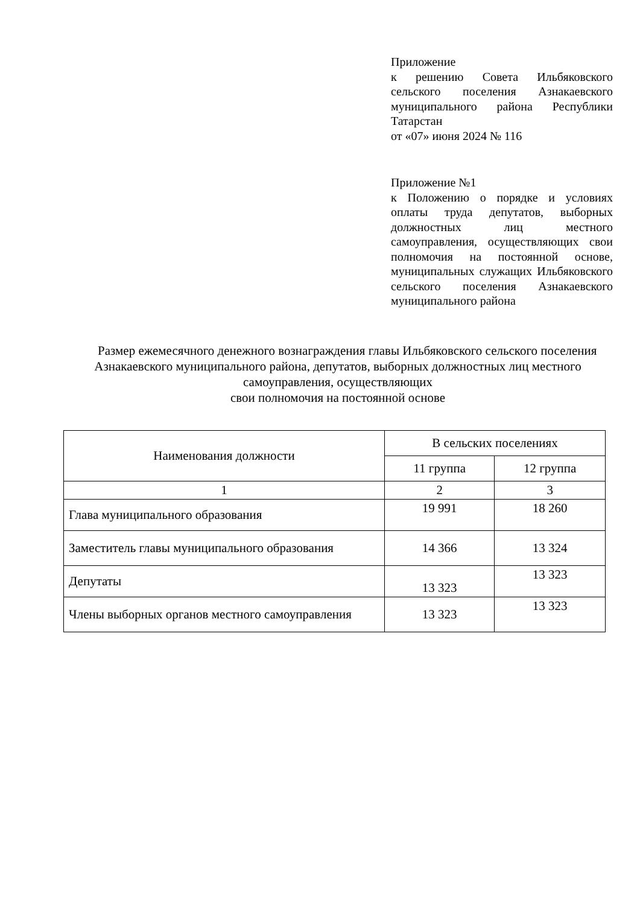Приложение
к решению Совета Ильбяковского сельского поселения Азнакаевского муниципального района Республики Татарстан
от «07» июня 2024 № 116
Приложение №1
к Положению о порядке и условиях оплаты труда депутатов, выборных должностных лиц местного самоуправления, осуществляющих свои полномочия на постоянной основе, муниципальных служащих Ильбяковского сельского поселения Азнакаевского муниципального района
Размер ежемесячного денежного вознаграждения главы Ильбяковского сельского поселения Азнакаевского муниципального района, депутатов, выборных должностных лиц местного самоуправления, осуществляющих
свои полномочия на постоянной основе
| Наименования должности | В сельских поселениях | |
| --- | --- | --- |
| | 11 группа | 12 группа |
| 1 | 2 | 3 |
| Глава муниципального образования | 19 991 | 18 260 |
| Заместитель главы муниципального образования | 14 366 | 13 324 |
| Депутаты | 13 323 | 13 323 |
| Члены выборных органов местного самоуправления | 13 323 | 13 323 |